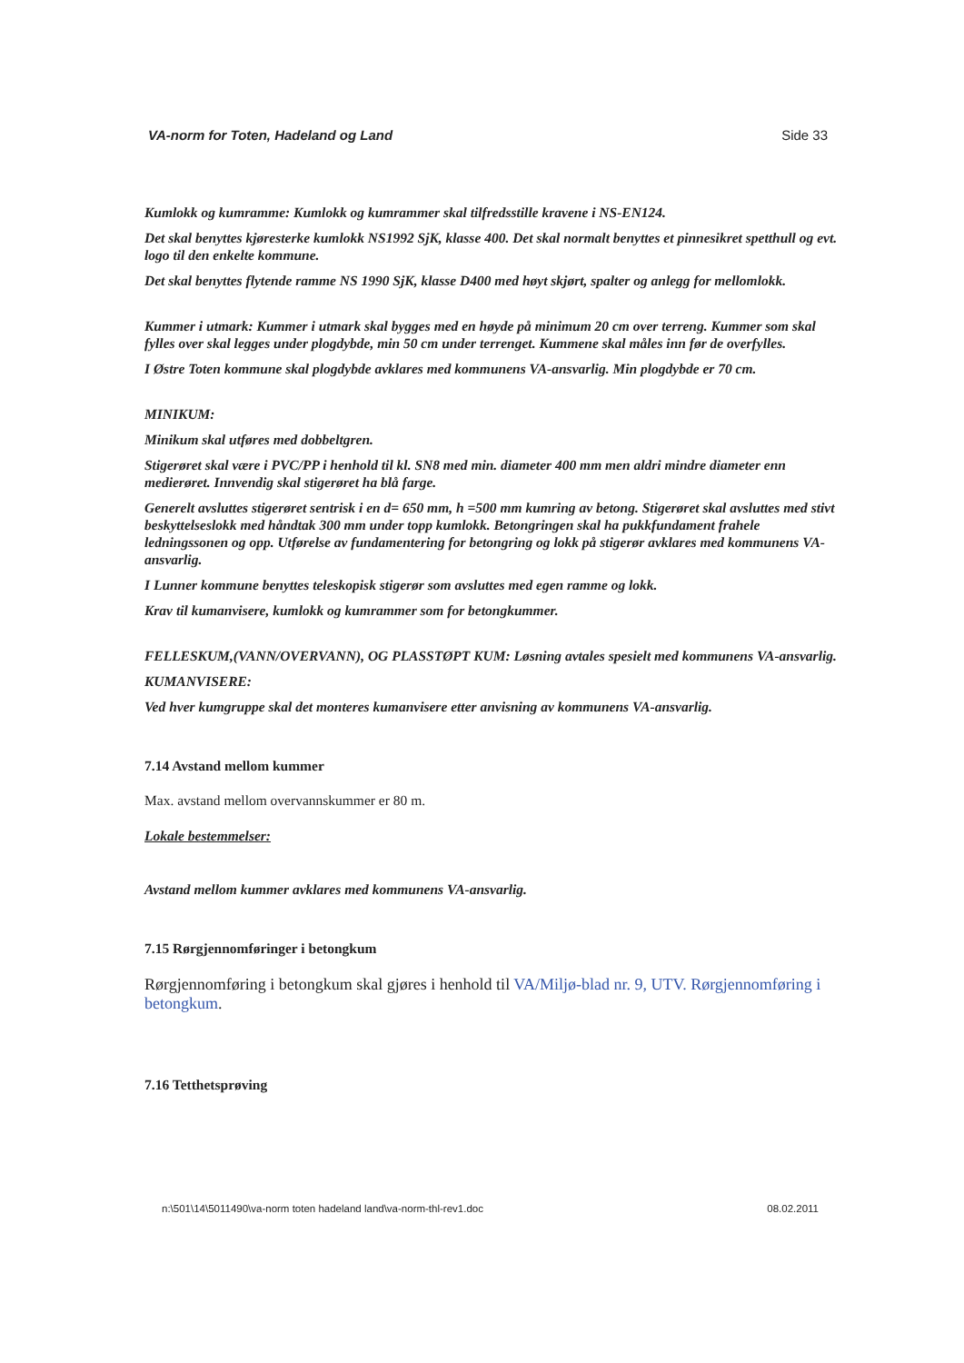VA-norm for Toten, Hadeland og Land Side 33
Kumlokk og kumramme: Kumlokk og kumrammer skal tilfredsstille kravene i NS-EN124.
Det skal benyttes kjøresterke kumlokk NS1992 SjK, klasse 400. Det skal normalt benyttes et pinnesikret spetthull og evt. logo til den enkelte kommune.
Det skal benyttes flytende ramme NS 1990 SjK, klasse D400 med høyt skjørt, spalter og anlegg for mellomlokk.
Kummer i utmark: Kummer i utmark skal bygges med en høyde på minimum 20 cm over terreng. Kummer som skal fylles over skal legges under plogdybde, min 50 cm under terrenget. Kummene skal måles inn før de overfylles.
I Østre Toten kommune skal plogdybde avklares med kommunens VA-ansvarlig. Min plogdybde er 70 cm.
MINIKUM:
Minikum skal utføres med dobbeltgren.
Stigerøret skal være i PVC/PP i henhold til kl. SN8 med min. diameter 400 mm men aldri mindre diameter enn medierøret. Innvendig skal stigerøret ha blå farge.
Generelt avsluttes stigerøret sentrisk i en d= 650 mm, h =500 mm kumring av betong. Stigerøret skal avsluttes med stivt beskyttelseslokk med håndtak 300 mm under topp kumlokk. Betongringen skal ha pukkfundament frahele ledningssonen og opp. Utførelse av fundamentering for betongring og lokk på stigerør avklares med kommunens VA-ansvarlig.
I Lunner kommune benyttes teleskopisk stigerør som avsluttes med egen ramme og lokk.
Krav til kumanvisere, kumlokk og kumrammer som for betongkummer.
FELLESKUM,(VANN/OVERVANN), OG PLASSTØPT KUM: Løsning avtales spesielt med kommunens VA-ansvarlig.
KUMANVISERE:
Ved hver kumgruppe skal det monteres kumanvisere etter anvisning av kommunens VA-ansvarlig.
7.14 Avstand mellom kummer
Max. avstand mellom overvannskummer er 80 m.
Lokale bestemmelser:
Avstand mellom kummer avklares med kommunens VA-ansvarlig.
7.15 Rørgjennomføringer i betongkum
Rørgjennomføring i betongkum skal gjøres i henhold til VA/Miljø-blad nr. 9, UTV. Rørgjennomføring i betongkum.
7.16 Tetthetsprøving
n:\501\14\5011490\va-norm toten hadeland land\va-norm-thl-rev1.doc 08.02.2011